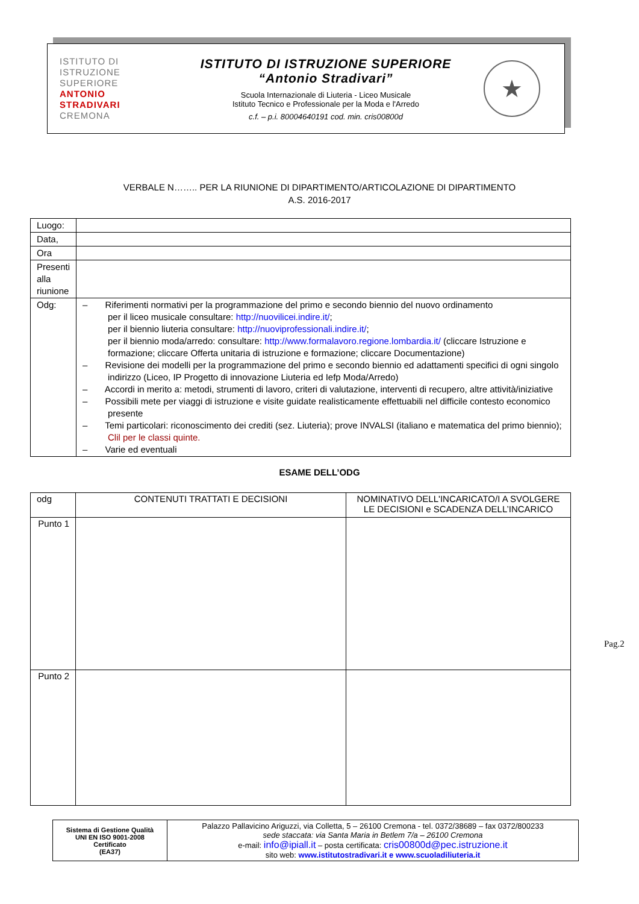ISTITUTO DI
ISTRUZIONE
SUPERIORE
ANTONIO
STRADIVARI
CREMONA
ISTITUTO DI ISTRUZIONE SUPERIORE
“Antonio Stradivari”
Scuola Internazionale di Liuteria - Liceo Musicale
Istituto Tecnico e Professionale per la Moda e l'Arredo
c.f. – p.i. 80004640191 cod. min. cris00800d
★
VERBALE N…….. PER LA RIUNIONE DI DIPARTIMENTO/ARTICOLAZIONE DI DIPARTIMENTO
A.S. 2016-2017
| Luogo: | |
| Data, | |
| Ora | |
| Presenti alla riunione | |
| Odg: | – Riferimenti normativi per la programmazione del primo e secondo biennio del nuovo ordinamento per il liceo musicale consultare: http://nuovilicei.indire.it/ ; per il biennio liuteria consultare: http://nuoviprofessionali.indire.it/ ; per il biennio moda/arredo: consultare: http://www.formalavoro.regione.lombardia.it/ (cliccare Istruzione e formazione; cliccare Offerta unitaria di istruzione e formazione; cliccare Documentazione) – Revisione dei modelli per la programmazione del primo e secondo biennio ed adattamenti specifici di ogni singolo indirizzo (Liceo, IP Progetto di innovazione Liuteria ed Iefp Moda/Arredo) – Accordi in merito a: metodi, strumenti di lavoro, criteri di valutazione, interventi di recupero, altre attività/iniziative – Possibili mete per viaggi di istruzione e visite guidate realisticamente effettuabili nel difficile contesto economico presente – Temi particolari: riconoscimento dei crediti (sez. Liuteria); prove INVALSI (italiano e matematica del primo biennio); Clil per le classi quinte. – Varie ed eventuali |
ESAME DELL’ODG
| odg | CONTENUTI TRATTATI E DECISIONI | NOMINATIVO DELL'INCARICATO/I A SVOLGERE LE DECISIONI e SCADENZA DELL’INCARICO |
| --- | --- | --- |
| Punto 1 | | |
| Punto 2 | | |
Pag.2
| Sistema di Gestione Qualità UNI EN ISO 9001-2008 Certificato (EA37) | Palazzo Pallavicino Ariguzzi, via Colletta, 5 – 26100 Cremona - tel. 0372/38689 – fax 0372/800233 sede staccata: via Santa Maria in Betlem 7/a – 26100 Cremona e-mail: info@ipiall.it – posta certificata: cris00800d@pec.istruzione.it sito web: www.istitutostradivari.it e www.scuoladiliuteria.it |